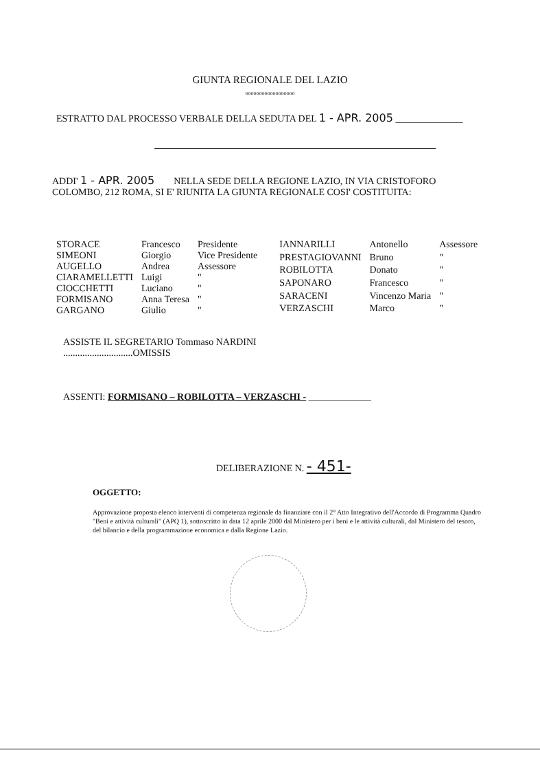GIUNTA REGIONALE DEL LAZIO
oooooooooooooooooo
ESTRATTO DAL PROCESSO VERBALE DELLA SEDUTA DEL 1 - APR. 2005 ______________
ADDI' 1 - APR. 2005 NELLA SEDE DELLA REGIONE LAZIO, IN VIA CRISTOFORO COLOMBO, 212 ROMA, SI E' RIUNITA LA GIUNTA REGIONALE COSI' COSTITUITA:
| STORACE | Francesco | Presidente |
| SIMEONI | Giorgio | Vice Presidente |
| AUGELLO | Andrea | Assessore |
| CIARAMELLETTI | Luigi | " |
| CIOCCHETTI | Luciano | " |
| FORMISANO | Anna Teresa | " |
| GARGANO | Giulio | " |
| IANNARILLI | Antonello | Assessore |
| PRESTAGIOVANNI | Bruno | " |
| ROBILOTTA | Donato | " |
| SAPONARO | Francesco | " |
| SARACENI | Vincenzo Maria | " |
| VERZASCHI | Marco | " |
ASSISTE IL SEGRETARIO Tommaso NARDINI
.............................OMISSIS
ASSENTI: FORMISANO – ROBILOTTA – VERZASCHI - _____________
DELIBERAZIONE N. - 451-
OGGETTO:
Approvazione proposta elenco interventi di competenza regionale da finanziare con il 2° Atto Integrativo dell'Accordo di Programma Quadro "Beni e attività culturali" (APQ 1), sottoscritto in data 12 aprile 2000 dal Ministero per i beni e le attività culturali, dal Ministero del tesoro, del bilancio e della programmazione economica e dalla Regione Lazio.